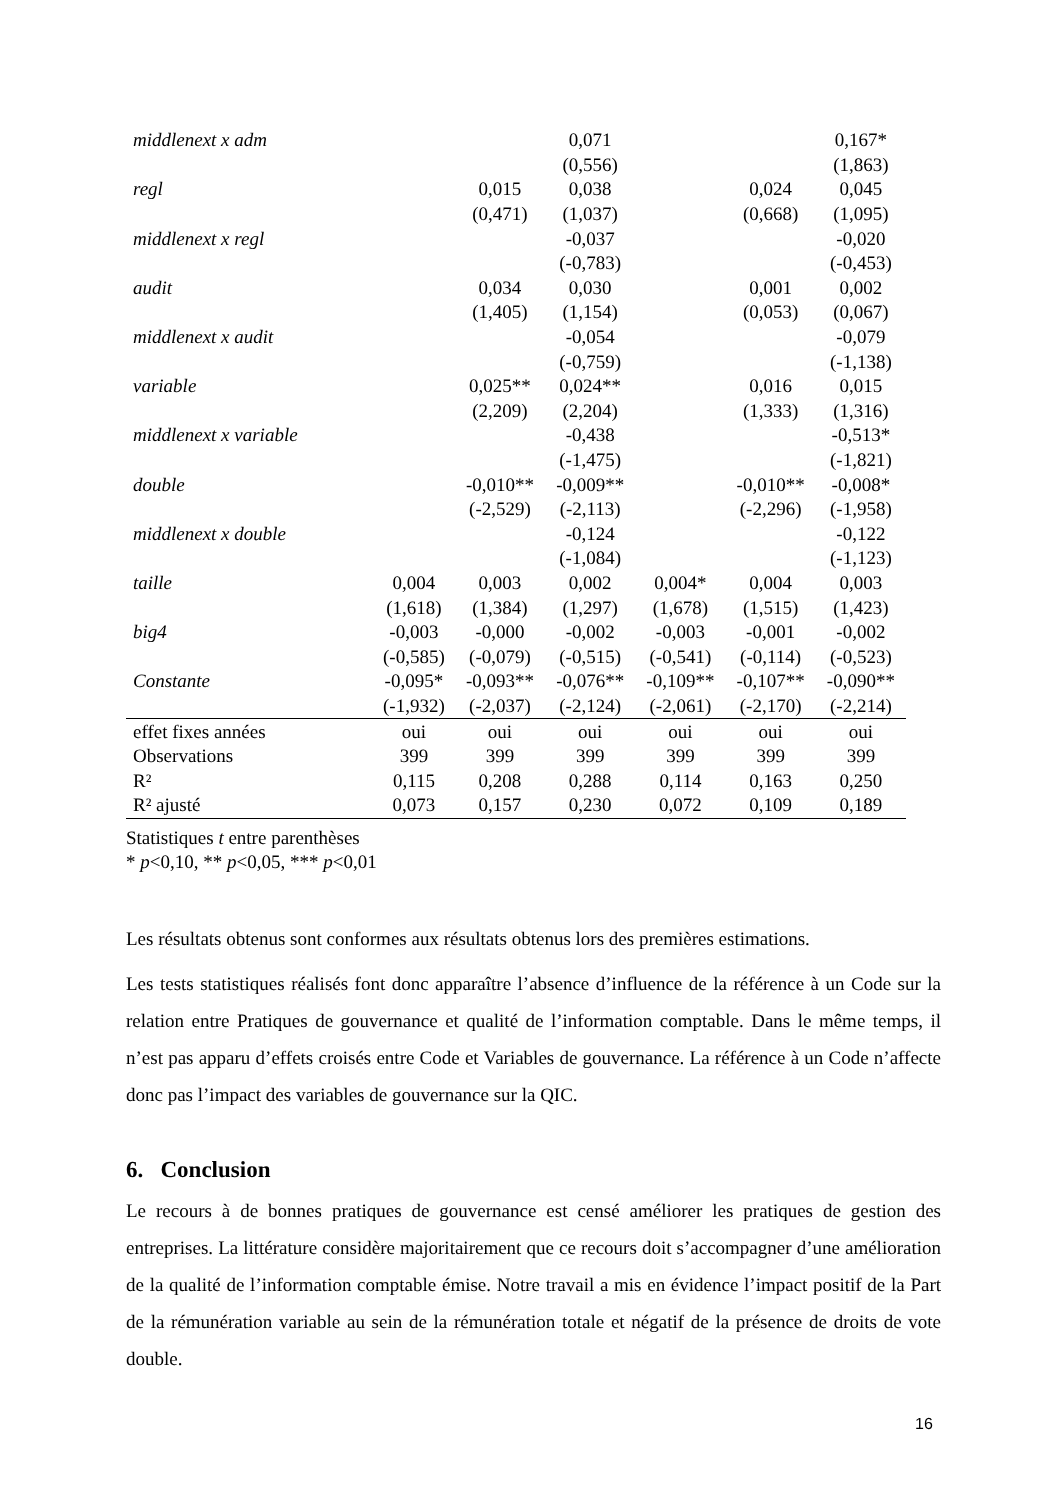| middlenext x adm | | | 0,071 | | | 0,167* |
| | | | (0,556) | | | (1,863) |
| regl | | 0,015 | 0,038 | | 0,024 | 0,045 |
| | | (0,471) | (1,037) | | (0,668) | (1,095) |
| middlenext x regl | | | -0,037 | | | -0,020 |
| | | | (-0,783) | | | (-0,453) |
| audit | | 0,034 | 0,030 | | 0,001 | 0,002 |
| | | (1,405) | (1,154) | | (0,053) | (0,067) |
| middlenext x audit | | | -0,054 | | | -0,079 |
| | | | (-0,759) | | | (-1,138) |
| variable | | 0,025** | 0,024** | | 0,016 | 0,015 |
| | | (2,209) | (2,204) | | (1,333) | (1,316) |
| middlenext x variable | | | -0,438 | | | -0,513* |
| | | | (-1,475) | | | (-1,821) |
| double | | -0,010** | -0,009** | | -0,010** | -0,008* |
| | | (-2,529) | (-2,113) | | (-2,296) | (-1,958) |
| middlenext x double | | | -0,124 | | | -0,122 |
| | | | (-1,084) | | | (-1,123) |
| taille | 0,004 | 0,003 | 0,002 | 0,004* | 0,004 | 0,003 |
| | (1,618) | (1,384) | (1,297) | (1,678) | (1,515) | (1,423) |
| big4 | -0,003 | -0,000 | -0,002 | -0,003 | -0,001 | -0,002 |
| | (-0,585) | (-0,079) | (-0,515) | (-0,541) | (-0,114) | (-0,523) |
| Constante | -0,095* | -0,093** | -0,076** | -0,109** | -0,107** | -0,090** |
| | (-1,932) | (-2,037) | (-2,124) | (-2,061) | (-2,170) | (-2,214) |
| effet fixes années | oui | oui | oui | oui | oui | oui |
| Observations | 399 | 399 | 399 | 399 | 399 | 399 |
| R² | 0,115 | 0,208 | 0,288 | 0,114 | 0,163 | 0,250 |
| R² ajusté | 0,073 | 0,157 | 0,230 | 0,072 | 0,109 | 0,189 |
Statistiques t entre parenthèses
* p<0,10, ** p<0,05, *** p<0,01
Les résultats obtenus sont conformes aux résultats obtenus lors des premières estimations.
Les tests statistiques réalisés font donc apparaître l’absence d’influence de la référence à un Code sur la relation entre Pratiques de gouvernance et qualité de l’information comptable. Dans le même temps, il n’est pas apparu d’effets croisés entre Code et Variables de gouvernance. La référence à un Code n’affecte donc pas l’impact des variables de gouvernance sur la QIC.
6. Conclusion
Le recours à de bonnes pratiques de gouvernance est censé améliorer les pratiques de gestion des entreprises. La littérature considère majoritairement que ce recours doit s’accompagner d’une amélioration de la qualité de l’information comptable émise. Notre travail a mis en évidence l’impact positif de la Part de la rémunération variable au sein de la rémunération totale et négatif de la présence de droits de vote double.
16